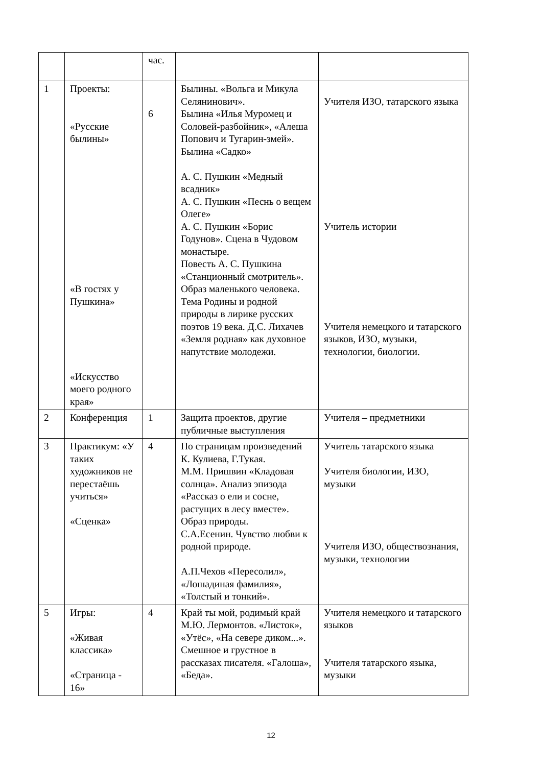| | | час. | | |
| 1 | Проекты: «Русские былины» «В гостях у Пушкина» «Искусство моего родного края» | 6 | Былины. «Вольга и Микула Селянинович». Былина «Илья Муромец и Соловей-разбойник», «Алеша Попович и Тугарин-змей». Былина «Садко» А. С. Пушкин «Медный всадник» А. С. Пушкин «Песнь о вещем Олеге» А. С. Пушкин «Борис Годунов». Сцена в Чудовом монастыре. Повесть А. С. Пушкина «Станционный смотритель». Образ маленького человека. Тема Родины и родной природы в лирике русских поэтов 19 века. Д.С. Лихачев «Земля родная» как духовное напутствие молодежи. | Учителя ИЗО, татарского языка Учитель истории Учителя немецкого и татарского языков, ИЗО, музыки, технологии, биологии. |
| 2 | Конференция | 1 | Защита проектов, другие публичные выступления | Учителя – предметники |
| 3 | Практикум: «У таких художников не перестаёшь учиться» «Сценка» | 4 | По страницам произведений К. Кулиева, Г.Тукая. М.М. Пришвин «Кладовая солнца». Анализ эпизода «Рассказ о ели и сосне, растущих в лесу вместе». Образ природы. С.А.Есенин. Чувство любви к родной природе. А.П.Чехов «Пересолил», «Лошадиная фамилия», «Толстый и тонкий». | Учитель татарского языка Учителя биологии, ИЗО, музыки Учителя ИЗО, обществознания, музыки, технологии |
| 5 | Игры: «Живая классика» «Страница - 16» | 4 | Край ты мой, родимый край М.Ю. Лермонтов. «Листок», «Утёс», «На севере диком...». Смешное и грустное в рассказах писателя. «Галоша», «Беда». | Учителя немецкого и татарского языков Учителя татарского языка, музыки |
12